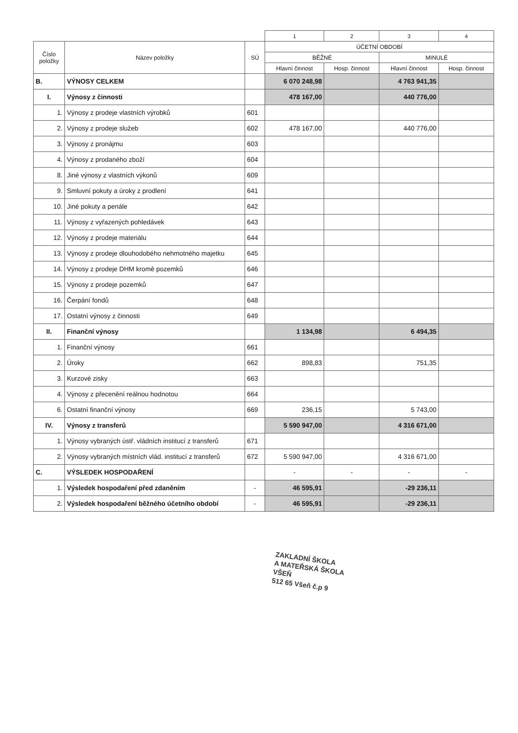| | | | 1 | 2 | 3 | 4 |
| Číslo položky | Název položky | SÚ | ÚČETNÍ OBDOBÍ | | | |
| | | | BĚŽNÉ | | MINULÉ | |
| | | | Hlavní činnost | Hosp. činnost | Hlavní činnost | Hosp. činnost |
| B. | VÝNOSY CELKEM | | 6 070 248,98 | | 4 763 941,35 | |
| I. | Výnosy z činnosti | | 478 167,00 | | 440 776,00 | |
| 1. | Výnosy z prodeje vlastních výrobků | 601 | | | | |
| 2. | Výnosy z prodeje služeb | 602 | 478 167,00 | | 440 776,00 | |
| 3. | Výnosy z pronájmu | 603 | | | | |
| 4. | Výnosy z prodaného zboží | 604 | | | | |
| 8. | Jiné výnosy z vlastních výkonů | 609 | | | | |
| 9. | Smluvní pokuty a úroky z prodlení | 641 | | | | |
| 10. | Jiné pokuty a penále | 642 | | | | |
| 11. | Výnosy z vyřazených pohledávek | 643 | | | | |
| 12. | Výnosy z prodeje materiálu | 644 | | | | |
| 13. | Výnosy z prodeje dlouhodobého nehmotného majetku | 645 | | | | |
| 14. | Výnosy z prodeje DHM kromě pozemků | 646 | | | | |
| 15. | Výnosy z prodeje pozemků | 647 | | | | |
| 16. | Čerpání fondů | 648 | | | | |
| 17. | Ostatní výnosy z činnosti | 649 | | | | |
| II. | Finanční výnosy | | 1 134,98 | | 6 494,35 | |
| 1. | Finanční výnosy | 661 | | | | |
| 2. | Úroky | 662 | 898,83 | | 751,35 | |
| 3. | Kurzové zisky | 663 | | | | |
| 4. | Výnosy z přecenění reálnou hodnotou | 664 | | | | |
| 6. | Ostatní finanční výnosy | 669 | 236,15 | | 5 743,00 | |
| IV. | Výnosy z transferů | | 5 590 947,00 | | 4 316 671,00 | |
| 1. | Výnosy vybraných ústř. vládních institucí z transferů | 671 | | | | |
| 2. | Výnosy vybraných místních vlád. institucí z transferů | 672 | 5 590 947,00 | | 4 316 671,00 | |
| C. | VÝSLEDEK HOSPODAŘENÍ | | - | - | - | - |
| 1. | Výsledek hospodaření před zdaněním | - | 46 595,91 | | -29 236,11 | |
| 2. | Výsledek hospodaření běžného účetního období | - | 46 595,91 | | -29 236,11 | |
ZAKLADNÍ ŠKOLA
A MATEŘSKÁ ŠKOLA
VŠEŇ
512 65 Všeň č.p 9